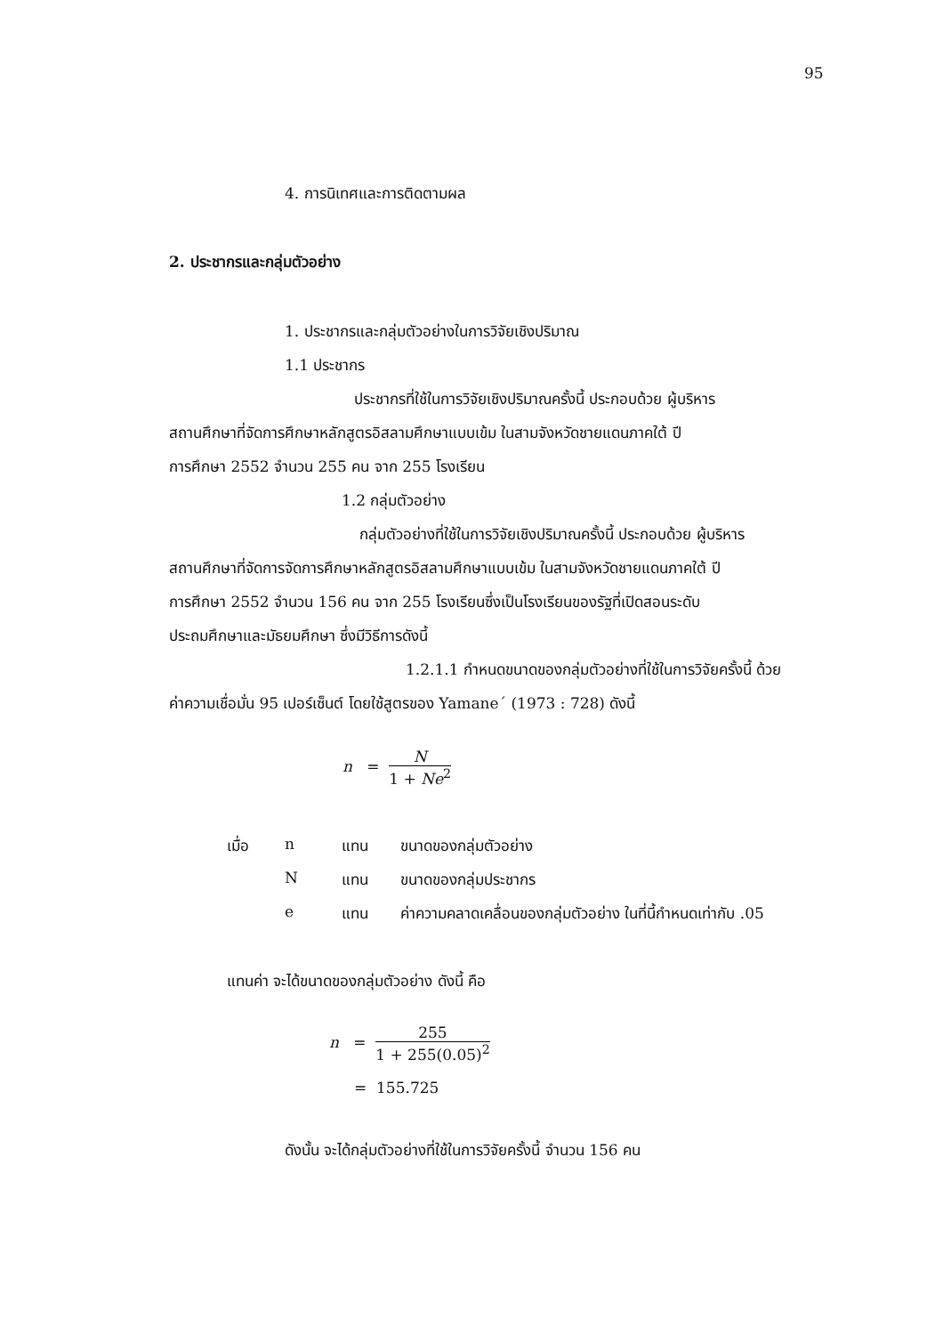95
4. การนิเทศและการติดตามผล
2. ประชากรและกลุ่มตัวอย่าง
1. ประชากรและกลุ่มตัวอย่างในการวิจัยเชิงปริมาณ
1.1 ประชากร
ประชากรที่ใช้ในการวิจัยเชิงปริมาณครั้งนี้ ประกอบด้วย ผู้บริหาร
สถานศึกษาที่จัดการศึกษาหลักสูตรอิสลามศึกษาแบบเข้ม ในสามจังหวัดชายแดนภาคใต้ ปี
การศึกษา 2552 จำนวน 255 คน จาก 255 โรงเรียน
1.2 กลุ่มตัวอย่าง
กลุ่มตัวอย่างที่ใช้ในการวิจัยเชิงปริมาณครั้งนี้ ประกอบด้วย ผู้บริหาร
สถานศึกษาที่จัดการจัดการศึกษาหลักสูตรอิสลามศึกษาแบบเข้ม ในสามจังหวัดชายแดนภาคใต้ ปี
การศึกษา 2552 จำนวน 156 คน จาก 255 โรงเรียนซึ่งเป็นโรงเรียนของรัฐที่เปิดสอนระดับ
ประถมศึกษาและมัธยมศึกษา ซึ่งมีวิธีการดังนี้
1.2.1.1 กำหนดขนาดของกลุ่มตัวอย่างที่ใช้ในการวิจัยครั้งนี้ ด้วย
ค่าความเชื่อมั่น 95 เปอร์เซ็นต์ โดยใช้สูตรของ Yamane´ (1973 : 728) ดังนี้
n = N 1 + Ne<sup>2</sup>
เมื่อ n แทน ขนาดของกลุ่มตัวอย่าง
N แทน ขนาดของกลุ่มประชากร
e แทน ค่าความคลาดเคลื่อนของกลุ่มตัวอย่าง ในที่นี้กำหนดเท่ากับ .05
แทนค่า จะได้ขนาดของกลุ่มตัวอย่าง ดังนี้ คือ
n = 255 1 + 255(0.05)<sup>2</sup>
= 155.725
ดังนั้น จะได้กลุ่มตัวอย่างที่ใช้ในการวิจัยครั้งนี้ จำนวน 156 คน